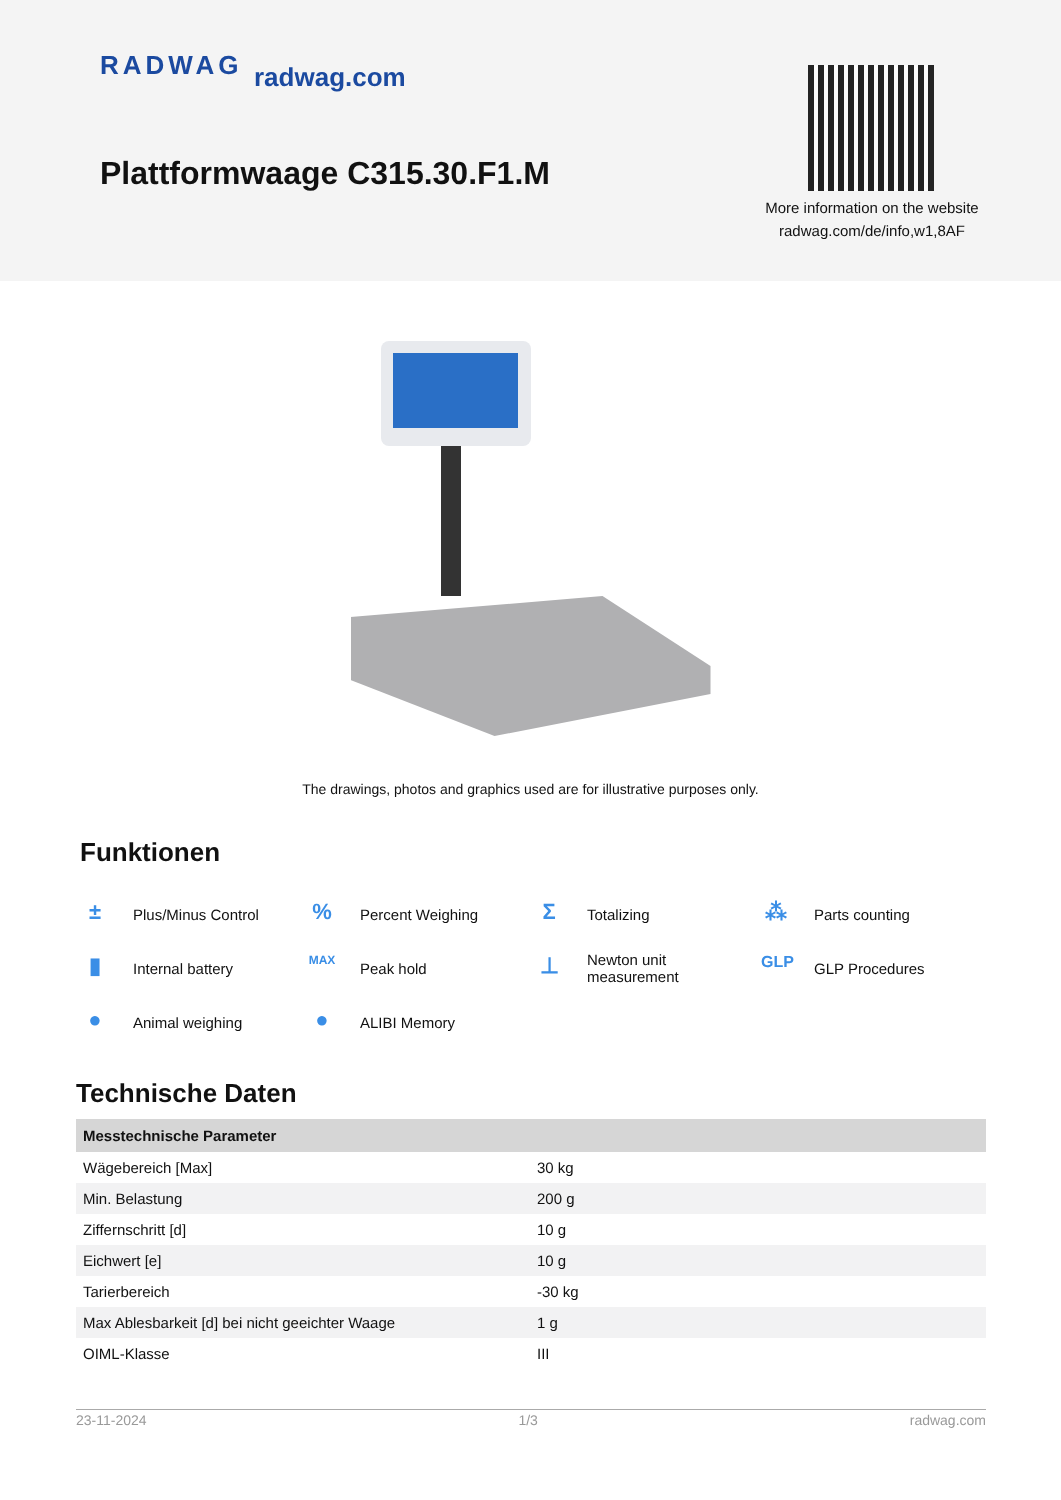RADWAG radwag.com
Plattformwaage C315.30.F1.M
More information on the website
radwag.com/de/info,w1,8AF
The drawings, photos and graphics used are for illustrative purposes only.
Funktionen
±
Plus/Minus Control
%
Percent Weighing
Σ
Totalizing
⁂
Parts counting
▮
Internal battery
MAX
Peak hold
⊥
Newton unit
measurement
GLP
GLP Procedures
●
Animal weighing
●
ALIBI Memory
Technische Daten
| Messtechnische Parameter | |
| --- | --- |
| Wägebereich [Max] | 30 kg |
| Min. Belastung | 200 g |
| Ziffernschritt [d] | 10 g |
| Eichwert [e] | 10 g |
| Tarierbereich | -30 kg |
| Max Ablesbarkeit [d] bei nicht geeichter Waage | 1 g |
| OIML-Klasse | III |
23-11-2024 1/3 radwag.com